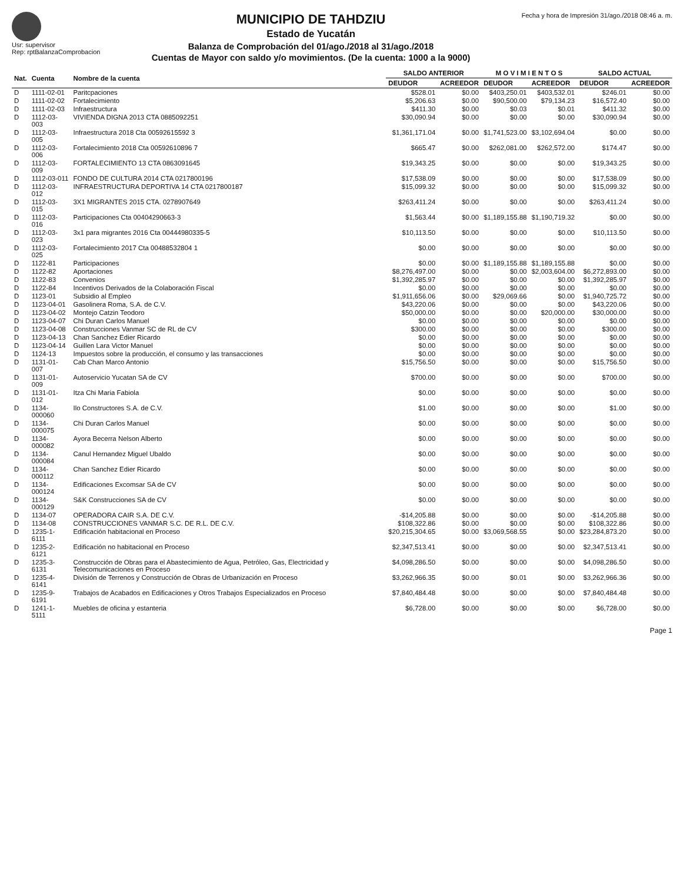Usr: supervisor
Rep: rptBalanzaComprobacion
MUNICIPIO DE TAHDZIU
Estado de Yucatán
Balanza de Comprobación del 01/ago./2018 al 31/ago./2018
Cuentas de Mayor con saldo y/o movimientos. (De la cuenta: 1000 a la 9000)
Fecha y hora de Impresión 31/ago./2018 08:46 a. m.
| Nat. | Cuenta | Nombre de la cuenta | SALDO ANTERIOR | | M O V I M I E N T O S | | SALDO ACTUAL | |
| --- | --- | --- | --- | --- | --- | --- | --- | --- |
| | | | DEUDOR | ACREEDOR | DEUDOR | ACREEDOR | DEUDOR | ACREEDOR |
| D | 1111-02-01 | Paritcpaciones | $528.01 | $0.00 | $403,250.01 | $403,532.01 | $246.01 | $0.00 |
| D | 1111-02-02 | Fortalecimiento | $5,206.63 | $0.00 | $90,500.00 | $79,134.23 | $16,572.40 | $0.00 |
| D | 1111-02-03 | Infraestructura | $411.30 | $0.00 | $0.03 | $0.01 | $411.32 | $0.00 |
| D | 1112-03-003 | VIVIENDA DIGNA 2013 CTA 0885092251 | $30,090.94 | $0.00 | $0.00 | $0.00 | $30,090.94 | $0.00 |
| D | 1112-03-005 | Infraestructura 2018 Cta 00592615592 3 | $1,361,171.04 | $0.00 | $1,741,523.00 | $3,102,694.04 | $0.00 | $0.00 |
| D | 1112-03-006 | Fortalecimiento 2018 Cta 00592610896 7 | $665.47 | $0.00 | $262,081.00 | $262,572.00 | $174.47 | $0.00 |
| D | 1112-03-009 | FORTALECIMIENTO 13 CTA 0863091645 | $19,343.25 | $0.00 | $0.00 | $0.00 | $19,343.25 | $0.00 |
| D | 1112-03-011 | FONDO DE CULTURA 2014 CTA 0217800196 | $17,538.09 | $0.00 | $0.00 | $0.00 | $17,538.09 | $0.00 |
| D | 1112-03-012 | INFRAESTRUCTURA DEPORTIVA 14 CTA 0217800187 | $15,099.32 | $0.00 | $0.00 | $0.00 | $15,099.32 | $0.00 |
| D | 1112-03-015 | 3X1 MIGRANTES 2015 CTA. 0278907649 | $263,411.24 | $0.00 | $0.00 | $0.00 | $263,411.24 | $0.00 |
| D | 1112-03-016 | Participaciones Cta 00404290663-3 | $1,563.44 | $0.00 | $1,189,155.88 | $1,190,719.32 | $0.00 | $0.00 |
| D | 1112-03-023 | 3x1 para migrantes 2016 Cta 00444980335-5 | $10,113.50 | $0.00 | $0.00 | $0.00 | $10,113.50 | $0.00 |
| D | 1112-03-025 | Fortalecimiento 2017 Cta 00488532804 1 | $0.00 | $0.00 | $0.00 | $0.00 | $0.00 | $0.00 |
| D | 1122-81 | Participaciones | $0.00 | $0.00 | $1,189,155.88 | $1,189,155.88 | $0.00 | $0.00 |
| D | 1122-82 | Aportaciones | $8,276,497.00 | $0.00 | $0.00 | $2,003,604.00 | $6,272,893.00 | $0.00 |
| D | 1122-83 | Convenios | $1,392,285.97 | $0.00 | $0.00 | $0.00 | $1,392,285.97 | $0.00 |
| D | 1122-84 | Incentivos Derivados de la Colaboración Fiscal | $0.00 | $0.00 | $0.00 | $0.00 | $0.00 | $0.00 |
| D | 1123-01 | Subsidio al Empleo | $1,911,656.06 | $0.00 | $29,069.66 | $0.00 | $1,940,725.72 | $0.00 |
| D | 1123-04-01 | Gasolinera Roma, S.A. de C.V. | $43,220.06 | $0.00 | $0.00 | $0.00 | $43,220.06 | $0.00 |
| D | 1123-04-02 | Montejo Catzin Teodoro | $50,000.00 | $0.00 | $0.00 | $20,000.00 | $30,000.00 | $0.00 |
| D | 1123-04-07 | Chi Duran Carlos Manuel | $0.00 | $0.00 | $0.00 | $0.00 | $0.00 | $0.00 |
| D | 1123-04-08 | Construcciones Vanmar SC de RL de CV | $300.00 | $0.00 | $0.00 | $0.00 | $300.00 | $0.00 |
| D | 1123-04-13 | Chan Sanchez Edier Ricardo | $0.00 | $0.00 | $0.00 | $0.00 | $0.00 | $0.00 |
| D | 1123-04-14 | Guillen Lara Victor Manuel | $0.00 | $0.00 | $0.00 | $0.00 | $0.00 | $0.00 |
| D | 1124-13 | Impuestos sobre la producción, el consumo y las transacciones | $0.00 | $0.00 | $0.00 | $0.00 | $0.00 | $0.00 |
| D | 1131-01-007 | Cab Chan Marco Antonio | $15,756.50 | $0.00 | $0.00 | $0.00 | $15,756.50 | $0.00 |
| D | 1131-01-009 | Autoservicio Yucatan SA de CV | $700.00 | $0.00 | $0.00 | $0.00 | $700.00 | $0.00 |
| D | 1131-01-012 | Itza Chi Maria Fabiola | $0.00 | $0.00 | $0.00 | $0.00 | $0.00 | $0.00 |
| D | 1134-000060 | Ilo Constructores S.A. de C.V. | $1.00 | $0.00 | $0.00 | $0.00 | $1.00 | $0.00 |
| D | 1134-000075 | Chi Duran Carlos Manuel | $0.00 | $0.00 | $0.00 | $0.00 | $0.00 | $0.00 |
| D | 1134-000082 | Ayora Becerra Nelson Alberto | $0.00 | $0.00 | $0.00 | $0.00 | $0.00 | $0.00 |
| D | 1134-000084 | Canul Hernandez Miguel Ubaldo | $0.00 | $0.00 | $0.00 | $0.00 | $0.00 | $0.00 |
| D | 1134-000112 | Chan Sanchez Edier Ricardo | $0.00 | $0.00 | $0.00 | $0.00 | $0.00 | $0.00 |
| D | 1134-000124 | Edificaciones Excomsar SA de CV | $0.00 | $0.00 | $0.00 | $0.00 | $0.00 | $0.00 |
| D | 1134-000129 | S&K Construcciones SA de CV | $0.00 | $0.00 | $0.00 | $0.00 | $0.00 | $0.00 |
| D | 1134-07 | OPERADORA CAIR S.A. DE C.V. | -$14,205.88 | $0.00 | $0.00 | $0.00 | -$14,205.88 | $0.00 |
| D | 1134-08 | CONSTRUCCIONES VANMAR S.C. DE R.L. DE C.V. | $108,322.86 | $0.00 | $0.00 | $0.00 | $108,322.86 | $0.00 |
| D | 1235-1-6111 | Edificación habitacional en Proceso | $20,215,304.65 | $0.00 | $3,069,568.55 | $0.00 | $23,284,873.20 | $0.00 |
| D | 1235-2-6121 | Edificación no habitacional en Proceso | $2,347,513.41 | $0.00 | $0.00 | $0.00 | $2,347,513.41 | $0.00 |
| D | 1235-3-6131 | Construcción de Obras para el Abastecimiento de Agua, Petróleo, Gas, Electricidad y Telecomunicaciones en Proceso | $4,098,286.50 | $0.00 | $0.00 | $0.00 | $4,098,286.50 | $0.00 |
| D | 1235-4-6141 | División de Terrenos y Construcción de Obras de Urbanización en Proceso | $3,262,966.35 | $0.00 | $0.01 | $0.00 | $3,262,966.36 | $0.00 |
| D | 1235-9-6191 | Trabajos de Acabados en Edificaciones y Otros Trabajos Especializados en Proceso | $7,840,484.48 | $0.00 | $0.00 | $0.00 | $7,840,484.48 | $0.00 |
| D | 1241-1-5111 | Muebles de oficina y estanteria | $6,728.00 | $0.00 | $0.00 | $0.00 | $6,728.00 | $0.00 |
Page 1